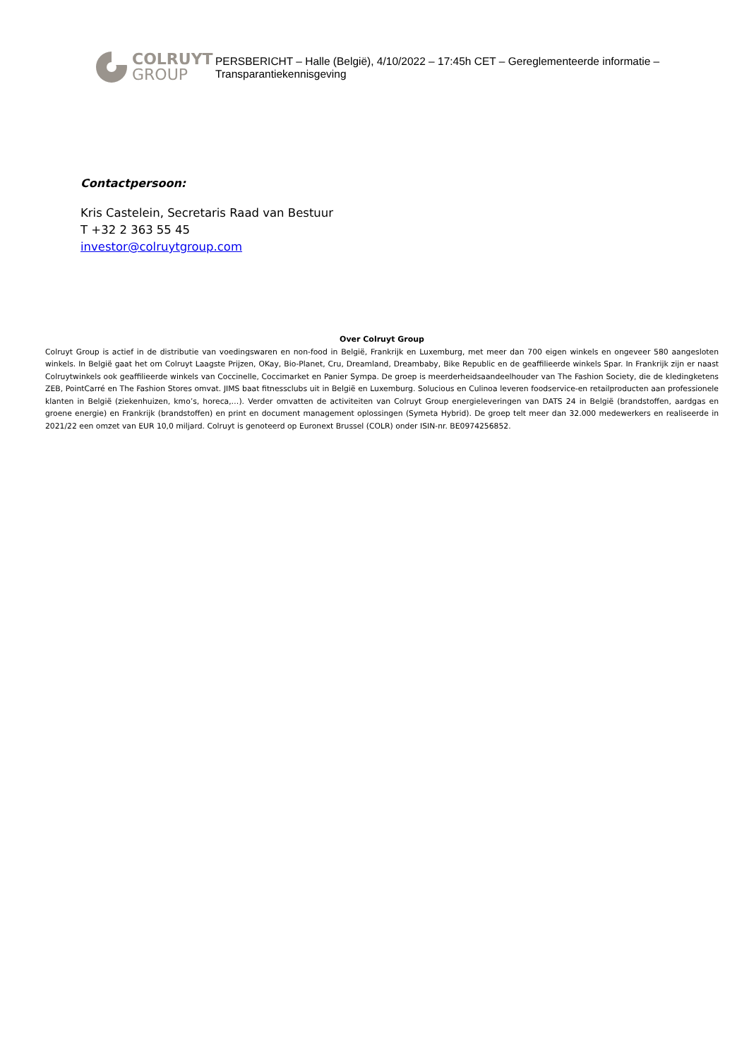COLRUYT
GROUP
PERSBERICHT – Halle (België), 4/10/2022 – 17:45h CET – Gereglementeerde informatie – Transparantiekennisgeving
Contactpersoon:
Kris Castelein, Secretaris Raad van Bestuur
T +32 2 363 55 45
investor@colruytgroup.com
Over Colruyt Group
Colruyt Group is actief in de distributie van voedingswaren en non-food in België, Frankrijk en Luxemburg, met meer dan 700 eigen winkels en ongeveer 580 aangesloten winkels. In België gaat het om Colruyt Laagste Prijzen, OKay, Bio-Planet, Cru, Dreamland, Dreambaby, Bike Republic en de geaffilieerde winkels Spar. In Frankrijk zijn er naast Colruytwinkels ook geaffilieerde winkels van Coccinelle, Coccimarket en Panier Sympa. De groep is meerderheidsaandeelhouder van The Fashion Society, die de kledingketens ZEB, PointCarré en The Fashion Stores omvat. JIMS baat fitnessclubs uit in België en Luxemburg. Solucious en Culinoa leveren foodservice-en retailproducten aan professionele klanten in België (ziekenhuizen, kmo’s, horeca,…). Verder omvatten de activiteiten van Colruyt Group energieleveringen van DATS 24 in België (brandstoffen, aardgas en groene energie) en Frankrijk (brandstoffen) en print en document management oplossingen (Symeta Hybrid). De groep telt meer dan 32.000 medewerkers en realiseerde in 2021/22 een omzet van EUR 10,0 miljard. Colruyt is genoteerd op Euronext Brussel (COLR) onder ISIN-nr. BE0974256852.